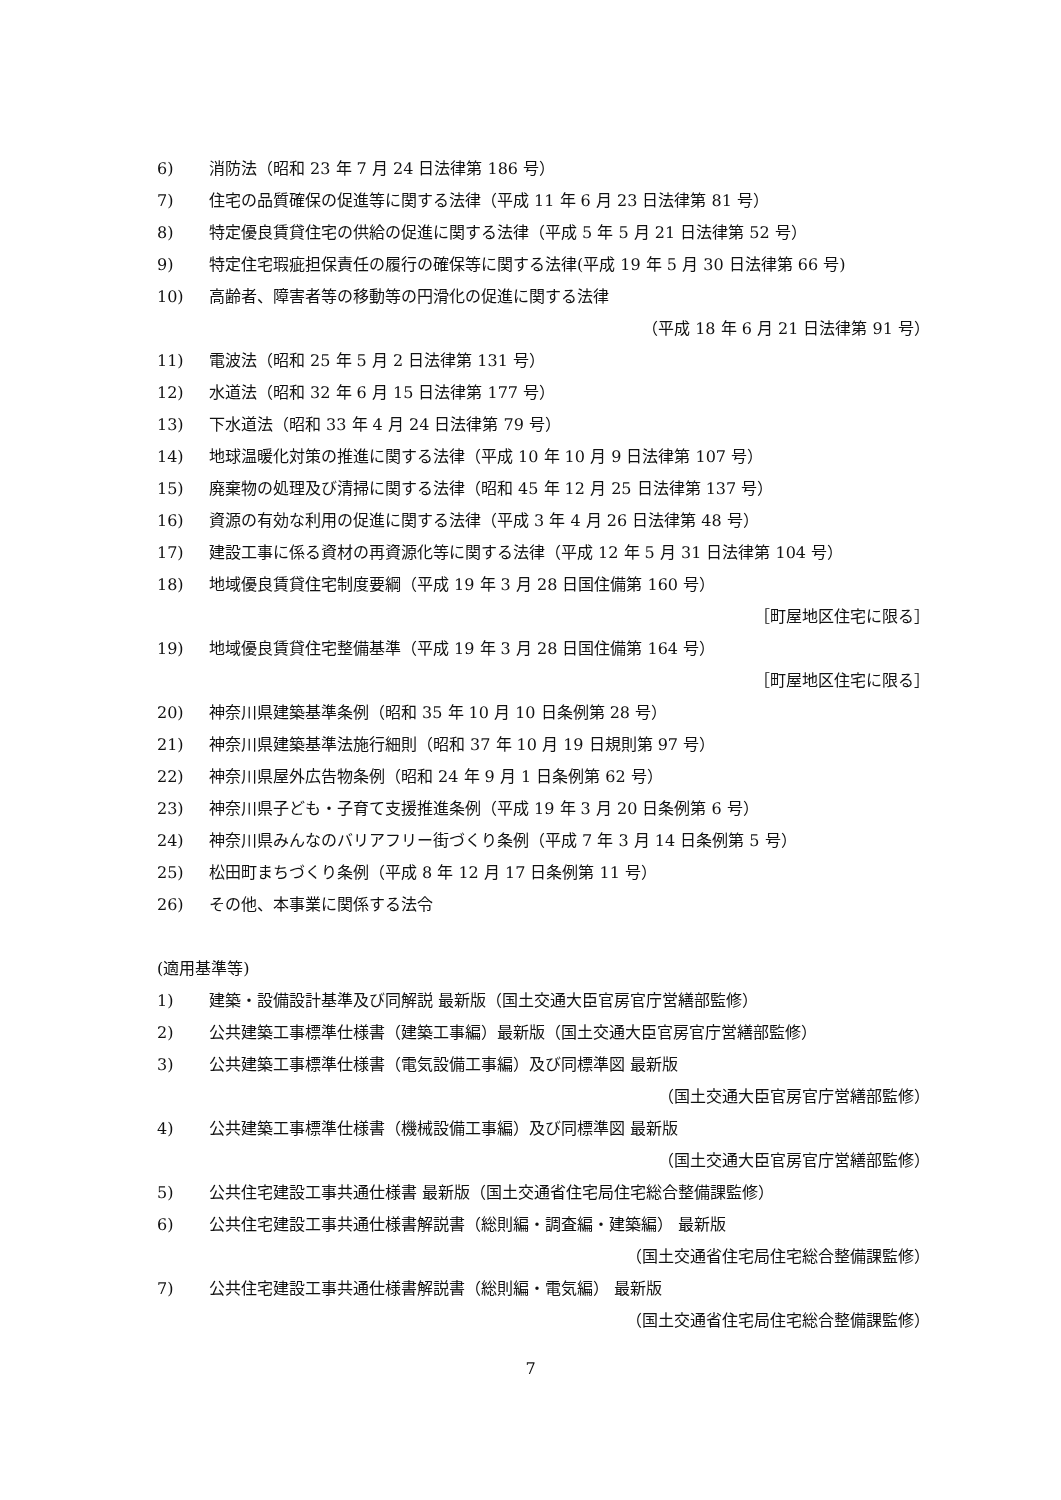6) 消防法（昭和 23 年 7 月 24 日法律第 186 号）
7) 住宅の品質確保の促進等に関する法律（平成 11 年 6 月 23 日法律第 81 号）
8) 特定優良賃貸住宅の供給の促進に関する法律（平成 5 年 5 月 21 日法律第 52 号）
9) 特定住宅瑕疵担保責任の履行の確保等に関する法律(平成 19 年 5 月 30 日法律第 66 号)
10) 高齢者、障害者等の移動等の円滑化の促進に関する法律
（平成 18 年 6 月 21 日法律第 91 号）
11) 電波法（昭和 25 年 5 月 2 日法律第 131 号）
12) 水道法（昭和 32 年 6 月 15 日法律第 177 号）
13) 下水道法（昭和 33 年 4 月 24 日法律第 79 号）
14) 地球温暖化対策の推進に関する法律（平成 10 年 10 月 9 日法律第 107 号）
15) 廃棄物の処理及び清掃に関する法律（昭和 45 年 12 月 25 日法律第 137 号）
16) 資源の有効な利用の促進に関する法律（平成 3 年 4 月 26 日法律第 48 号）
17) 建設工事に係る資材の再資源化等に関する法律（平成 12 年 5 月 31 日法律第 104 号）
18) 地域優良賃貸住宅制度要綱（平成 19 年 3 月 28 日国住備第 160 号）
［町屋地区住宅に限る］
19) 地域優良賃貸住宅整備基準（平成 19 年 3 月 28 日国住備第 164 号）
［町屋地区住宅に限る］
20) 神奈川県建築基準条例（昭和 35 年 10 月 10 日条例第 28 号）
21) 神奈川県建築基準法施行細則（昭和 37 年 10 月 19 日規則第 97 号）
22) 神奈川県屋外広告物条例（昭和 24 年 9 月 1 日条例第 62 号）
23) 神奈川県子ども・子育て支援推進条例（平成 19 年 3 月 20 日条例第 6 号）
24) 神奈川県みんなのバリアフリー街づくり条例（平成 7 年 3 月 14 日条例第 5 号）
25) 松田町まちづくり条例（平成 8 年 12 月 17 日条例第 11 号）
26) その他、本事業に関係する法令
(適用基準等)
1) 建築・設備設計基準及び同解説 最新版（国土交通大臣官房官庁営繕部監修）
2) 公共建築工事標準仕様書（建築工事編）最新版（国土交通大臣官房官庁営繕部監修）
3) 公共建築工事標準仕様書（電気設備工事編）及び同標準図 最新版
（国土交通大臣官房官庁営繕部監修）
4) 公共建築工事標準仕様書（機械設備工事編）及び同標準図 最新版
（国土交通大臣官房官庁営繕部監修）
5) 公共住宅建設工事共通仕様書 最新版（国土交通省住宅局住宅総合整備課監修）
6) 公共住宅建設工事共通仕様書解説書（総則編・調査編・建築編） 最新版
（国土交通省住宅局住宅総合整備課監修）
7) 公共住宅建設工事共通仕様書解説書（総則編・電気編） 最新版
（国土交通省住宅局住宅総合整備課監修）
7